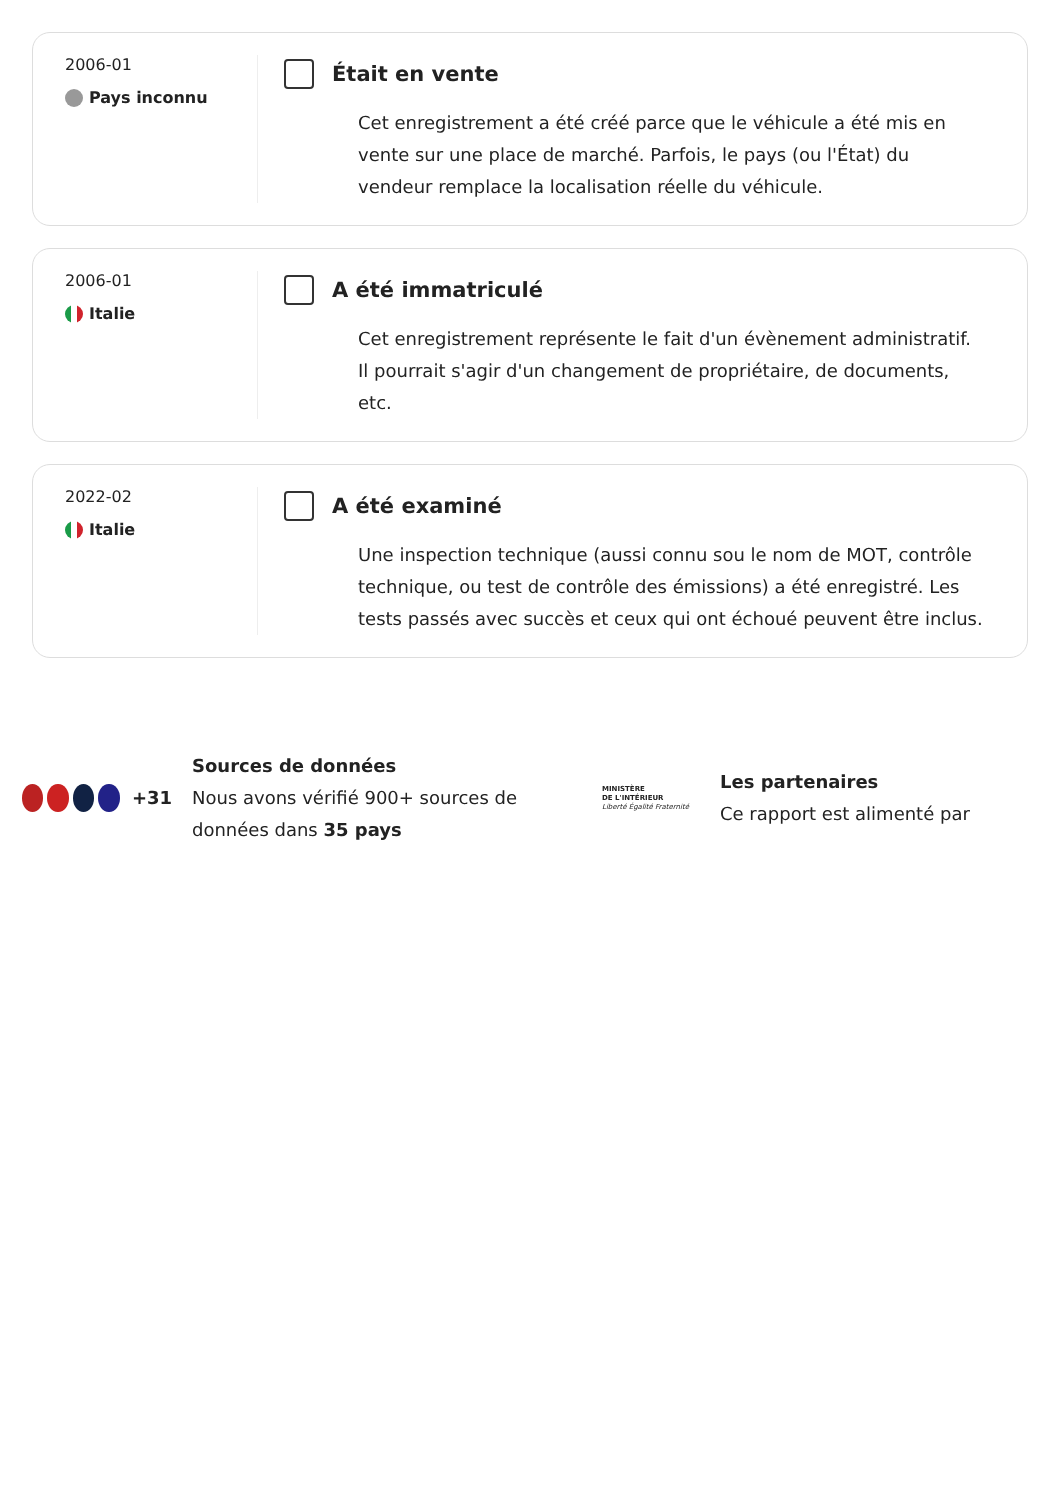2006-01
Pays inconnu
Était en vente
Cet enregistrement a été créé parce que le véhicule a été mis en vente sur une place de marché. Parfois, le pays (ou l'État) du vendeur remplace la localisation réelle du véhicule.
2006-01
Italie
A été immatriculé
Cet enregistrement représente le fait d'un évènement administratif. Il pourrait s'agir d'un changement de propriétaire, de documents, etc.
2022-02
Italie
A été examiné
Une inspection technique (aussi connu sou le nom de MOT, contrôle technique, ou test de contrôle des émissions) a été enregistré. Les tests passés avec succès et ceux qui ont échoué peuvent être inclus.
+31
Sources de données
Nous avons vérifié 900+ sources de données dans 35 pays
MINISTÈRE
DE L'INTÉRIEUR
Liberté Égalité Fraternité
Les partenaires
Ce rapport est alimenté par